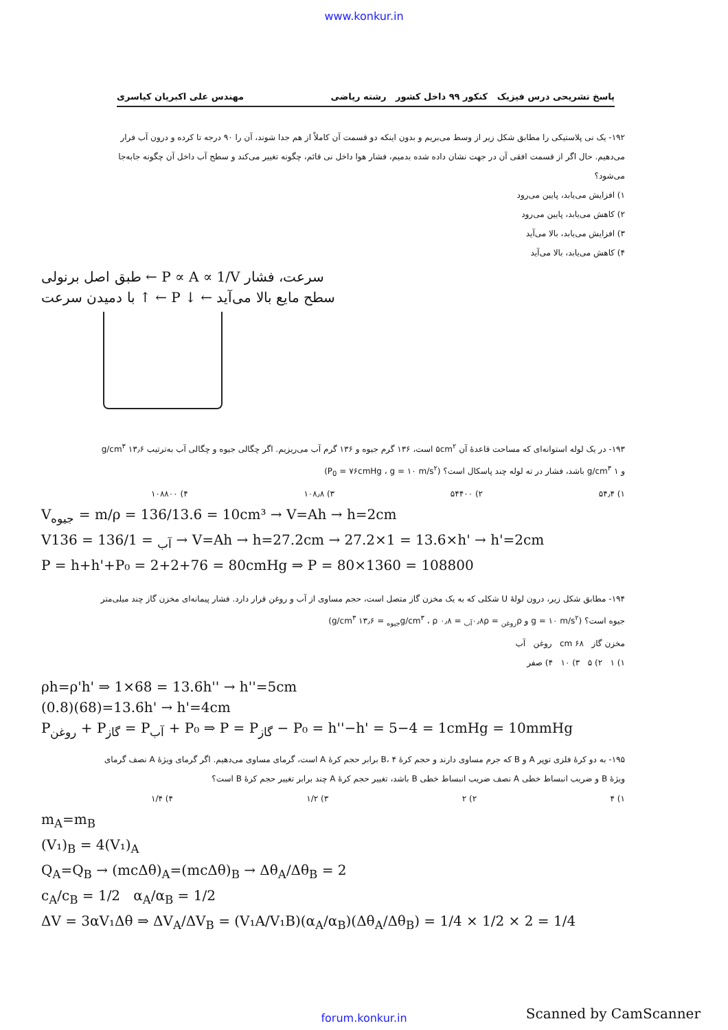www.konkur.in
پاسخ تشریحی درس فیزیک کنکور ۹۹ داخل کشور رشته ریاضی مهندس علی اکبریان کیاسری
۱۹۲- یک نی پلاستیکی را مطابق شکل زیر از وسط می‌بریم و بدون اینکه دو قسمت آن کاملاً از هم جدا شوند، آن را ۹۰ درجه تا کرده و درون آب فرار می‌دهیم. حال اگر از قسمت افقی آن در جهت نشان داده شده بدمیم، فشار هوا داخل نی قائم، چگونه تغییر می‌کند و سطح آب داخل آن چگونه جابه‌جا می‌شود؟
۱) افزایش می‌یابد، پایین می‌رود
۲) کاهش می‌یابد، پایین می‌رود
۳) افزایش می‌یابد، بالا می‌آید
۴) کاهش می‌یابد، بالا می‌آید
طبق اصل برنولی ← P ∝ A ∝ 1/V سرعت، فشار
با دمیدن سرعت ↑ ← P ↓ ← سطح مایع بالا می‌آید
۱۹۳- در یک لوله استوانه‌ای که مساحت قاعدهٔ آن ۵cm<sup>۲</sup> است، ۱۳۶ گرم جیوه و ۱۳۶ گرم آب می‌ریزیم. اگر چگالی جیوه و چگالی آب به‌ترتیب ۱۳٫۶ g/cm<sup>۳</sup> و ۱ g/cm<sup>۳</sup> باشد، فشار در ته لوله چند پاسکال است؟ (P<sub>0</sub> = ۷۶cmHg ، g = ۱۰ m/s<sup>۲</sup>)
۱) ۵۴٫۴ ۲) ۵۴۴۰۰ ۳) ۱۰۸٫۸ ۴) ۱۰۸۸۰۰
V<sub>جیوه</sub> = m/ρ = 136/13.6 = 10cm³ → V=Ah → h=2cm
V<sub>آب</sub> = 136/1 = 136 → V=Ah → h=27.2cm → 27.2×1 = 13.6×h' → h'=2cm
P = h+h'+P₀ = 2+2+76 = 80cmHg ⇒ P = 80×1360 = 108800
۱۹۴- مطابق شکل زیر، درون لولهٔ U شکلی که به یک مخزن گاز متصل است، حجم مساوی از آب و روغن قرار دارد. فشار پیمانه‌ای مخزن گاز چند میلی‌متر جیوه است؟ (g = ۱۰ m/s<sup>۲</sup> و ρ<sub>روغن</sub> = ۰٫۸ρ<sub>آب</sub> = ۰٫۸ g/cm<sup>۳</sup> ، ρ<sub>جیوه</sub> = ۱۳٫۶ g/cm<sup>۳</sup>)
مخزن گاز ۶۸ cm روغن آب
۱) ۱ ۲) ۵ ۳) ۱۰ ۴) صفر
ρh=ρ'h' ⇒ 1×68 = 13.6h'' → h''=5cm
(0.8)(68)=13.6h' → h'=4cm
P<sub>روغن</sub> + P<sub>گاز</sub> = P<sub>آب</sub> + P₀ ⇒ P = P<sub>گاز</sub> − P₀ = h''−h' = 5−4 = 1cmHg = 10mmHg
۱۹۵- به دو کرهٔ فلزی توپر A و B که جرم مساوی دارند و حجم کرهٔ B، ۴ برابر حجم کرهٔ A است، گرمای مساوی می‌دهیم. اگر گرمای ویژهٔ A نصف گرمای ویژهٔ B و ضریب انبساط خطی A نصف ضریب انبساط خطی B باشد، تغییر حجم کرهٔ A چند برابر تغییر حجم کرهٔ B است؟
۱) ۴ ۲) ۲ ۳) ۱/۲ ۴) ۱/۴
m<sub>A</sub>=m<sub>B</sub>
(V₁)<sub>B</sub> = 4(V₁)<sub>A</sub>
Q<sub>A</sub>=Q<sub>B</sub> → (mcΔθ)<sub>A</sub>=(mcΔθ)<sub>B</sub> → Δθ<sub>A</sub>/Δθ<sub>B</sub> = 2
c<sub>A</sub>/c<sub>B</sub> = 1/2 α<sub>A</sub>/α<sub>B</sub> = 1/2
ΔV = 3αV₁Δθ ⇒ ΔV<sub>A</sub>/ΔV<sub>B</sub> = (V₁A/V₁B)(α<sub>A</sub>/α<sub>B</sub>)(Δθ<sub>A</sub>/Δθ<sub>B</sub>) = 1/4 × 1/2 × 2 = 1/4
forum.konkur.in Scanned by CamScanner